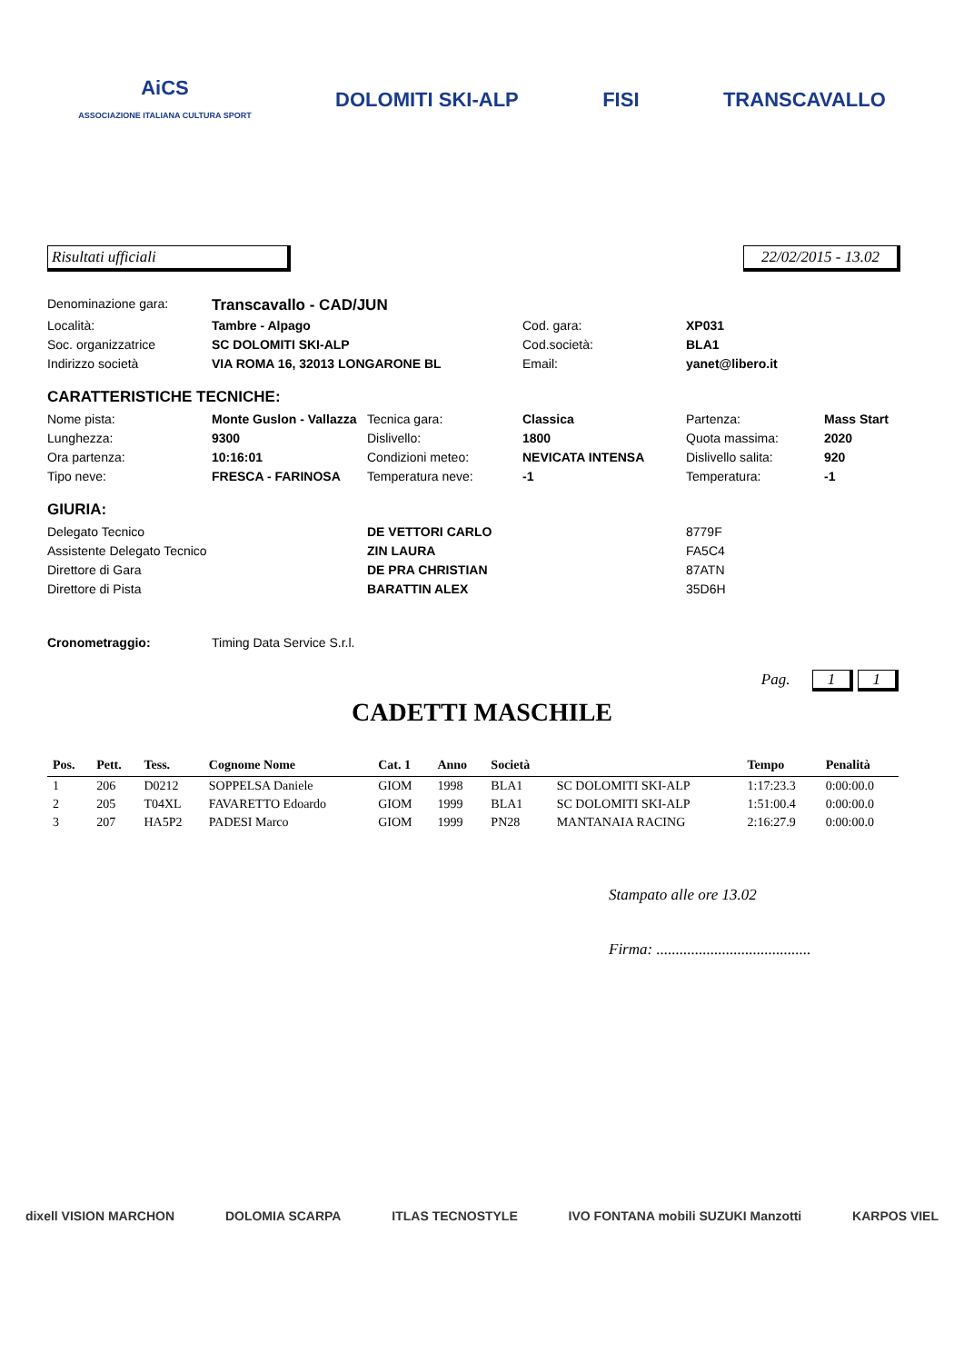AiCS
ASSOCIAZIONE ITALIANA CULTURA SPORT
DOLOMITI SKI-ALP FISI TRANSCAVALLO
Risultati ufficiali 22/02/2015 - 13.02
| Denominazione gara: | Transcavallo - CAD/JUN | | | | |
| Località: | Tambre - Alpago | | Cod. gara: | XP031 | |
| Soc. organizzatrice | SC DOLOMITI SKI-ALP | | Cod.società: | BLA1 | |
| Indirizzo società | VIA ROMA 16, 32013 LONGARONE BL | | Email: | yanet@libero.it | |
| CARATTERISTICHE TECNICHE: | | | | | |
| Nome pista: | Monte Guslon - Vallazza | Tecnica gara: | Classica | Partenza: | Mass Start |
| Lunghezza: | 9300 | Dislivello: | 1800 | Quota massima: | 2020 |
| Ora partenza: | 10:16:01 | Condizioni meteo: | NEVICATA INTENSA | Dislivello salita: | 920 |
| Tipo neve: | FRESCA - FARINOSA | Temperatura neve: | -1 | Temperatura: | -1 |
| GIURIA: | | | | | |
| Delegato Tecnico | | DE VETTORI CARLO | | 8779F | |
| Assistente Delegato Tecnico | | ZIN LAURA | | FA5C4 | |
| Direttore di Gara | | DE PRA CHRISTIAN | | 87ATN | |
| Direttore di Pista | | BARATTIN ALEX | | 35D6H | |
| Cronometraggio: | Timing Data Service S.r.l. | | | | |
Pag. 1 1
CADETTI MASCHILE
| Pos. | Pett. | Tess. | Cognome Nome | Cat. 1 | Anno | Società | | Tempo | Penalità |
| --- | --- | --- | --- | --- | --- | --- | --- | --- | --- |
| 1 | 206 | D0212 | SOPPELSA Daniele | GIOM | 1998 | BLA1 | SC DOLOMITI SKI-ALP | 1:17:23.3 | 0:00:00.0 |
| 2 | 205 | T04XL | FAVARETTO Edoardo | GIOM | 1999 | BLA1 | SC DOLOMITI SKI-ALP | 1:51:00.4 | 0:00:00.0 |
| 3 | 207 | HA5P2 | PADESI Marco | GIOM | 1999 | PN28 | MANTANAIA RACING | 2:16:27.9 | 0:00:00.0 |
Stampato alle ore 13.02
Firma: ........................................
dixell VISION MARCHON DOLOMIA SCARPA ITLAS TECNOSTYLE IVO FONTANA mobili SUZUKI Manzotti KARPOS VIEL